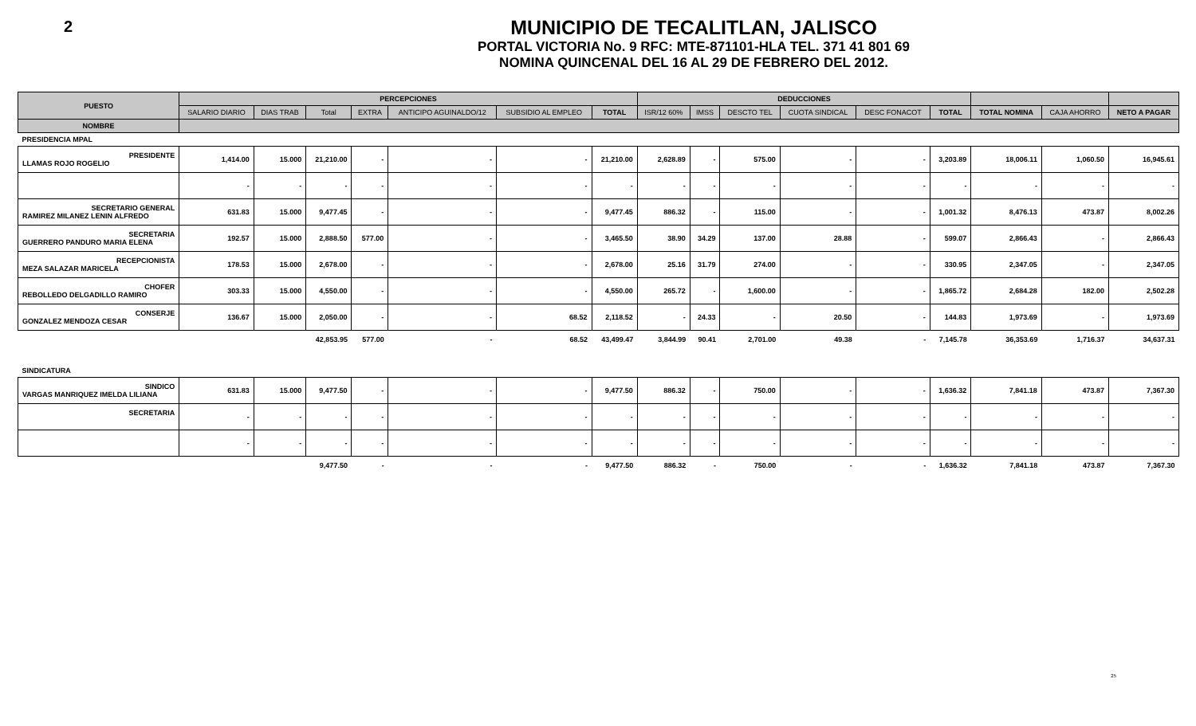2
MUNICIPIO DE TECALITLAN, JALISCO
PORTAL VICTORIA No. 9 RFC: MTE-871101-HLA TEL. 371 41 801 69
NOMINA QUINCENAL DEL 16 AL 29 DE FEBRERO DEL 2012.
| PUESTO | PERCEPCIONES | | | | | | | DEDUCCIONES | | | | | | | | |
| --- | --- | --- | --- | --- | --- | --- | --- | --- | --- | --- | --- | --- | --- | --- | --- | --- |
| | SALARIO DIARIO | DIAS TRAB | Total | EXTRA | ANTICIPO AGUINALDO/12 | SUBSIDIO AL EMPLEO | TOTAL | ISR/12 60% | IMSS | DESCTO TEL | CUOTA SINDICAL | DESC FONACOT | TOTAL | TOTAL NOMINA | CAJA AHORRO | NETO A PAGAR |
| NOMBRE | | | | | | | | | | | | | | | | |
| PRESIDENCIA MPAL | | | | | | | | | | | | | | | | |
| PRESIDENTE LLAMAS ROJO ROGELIO | 1,414.00 | 15.000 | 21,210.00 | - | - | - | 21,210.00 | 2,628.89 | - | 575.00 | - | - | 3,203.89 | 18,006.11 | 1,060.50 | 16,945.61 |
| | - | - | - | - | - | - | - | - | - | - | - | - | - | - | - | - |
| SECRETARIO GENERAL RAMIREZ MILANEZ LENIN ALFREDO | 631.83 | 15.000 | 9,477.45 | - | - | - | 9,477.45 | 886.32 | - | 115.00 | - | - | 1,001.32 | 8,476.13 | 473.87 | 8,002.26 |
| SECRETARIA GUERRERO PANDURO MARIA ELENA | 192.57 | 15.000 | 2,888.50 | 577.00 | - | - | 3,465.50 | 38.90 | 34.29 | 137.00 | 28.88 | - | 599.07 | 2,866.43 | - | 2,866.43 |
| RECEPCIONISTA MEZA SALAZAR MARICELA | 178.53 | 15.000 | 2,678.00 | - | - | - | 2,678.00 | 25.16 | 31.79 | 274.00 | - | - | 330.95 | 2,347.05 | - | 2,347.05 |
| CHOFER REBOLLEDO DELGADILLO RAMIRO | 303.33 | 15.000 | 4,550.00 | - | - | - | 4,550.00 | 265.72 | - | 1,600.00 | - | - | 1,865.72 | 2,684.28 | 182.00 | 2,502.28 |
| CONSERJE GONZALEZ MENDOZA CESAR | 136.67 | 15.000 | 2,050.00 | - | - | 68.52 | 2,118.52 | - | 24.33 | - | 20.50 | - | 144.83 | 1,973.69 | - | 1,973.69 |
| | | | 42,853.95 | 577.00 | - | 68.52 | 43,499.47 | 3,844.99 | 90.41 | 2,701.00 | 49.38 | - | 7,145.78 | 36,353.69 | 1,716.37 | 34,637.31 |
| SINDICATURA | | | | | | | | | | | | | | | | |
| SINDICO VARGAS MANRIQUEZ IMELDA LILIANA | 631.83 | 15.000 | 9,477.50 | - | - | - | 9,477.50 | 886.32 | - | 750.00 | - | - | 1,636.32 | 7,841.18 | 473.87 | 7,367.30 |
| SECRETARIA | - | - | - | - | - | - | - | - | - | - | - | - | - | - | - | - |
| | - | - | - | - | - | - | - | - | - | - | - | - | - | - | - | - |
| | | | 9,477.50 | - | - | - | 9,477.50 | 886.32 | - | 750.00 | - | - | 1,636.32 | 7,841.18 | 473.87 | 7,367.30 |
25